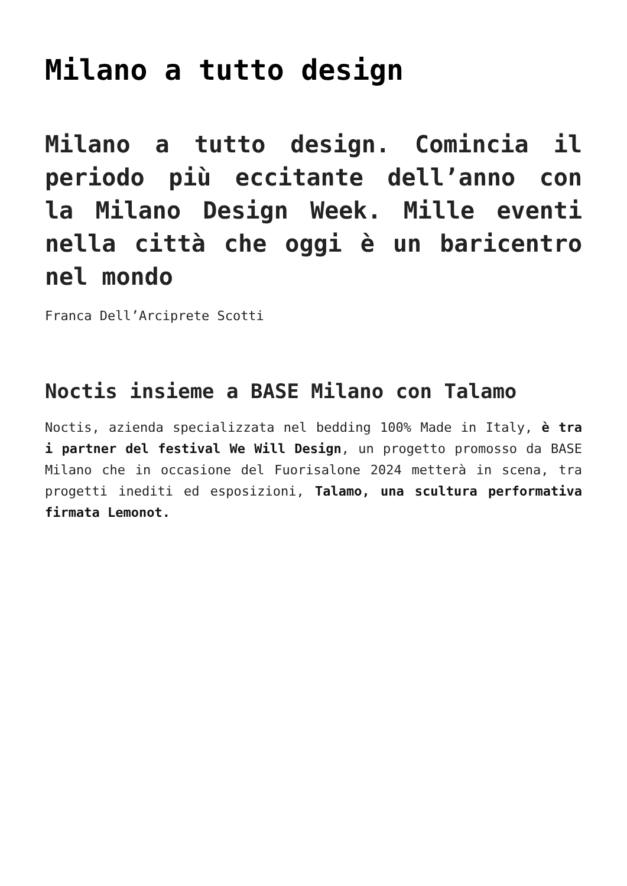Milano a tutto design
Milano a tutto design. Comincia il periodo più eccitante dell’anno con la Milano Design Week. Mille eventi nella città che oggi è un baricentro nel mondo
Franca Dell’Arciprete Scotti
Noctis insieme a BASE Milano con Talamo
Noctis, azienda specializzata nel bedding 100% Made in Italy, è tra i partner del festival We Will Design, un progetto promosso da BASE Milano che in occasione del Fuorisalone 2024 metterà in scena, tra progetti inediti ed esposizioni, Talamo, una scultura performativa firmata Lemonot.